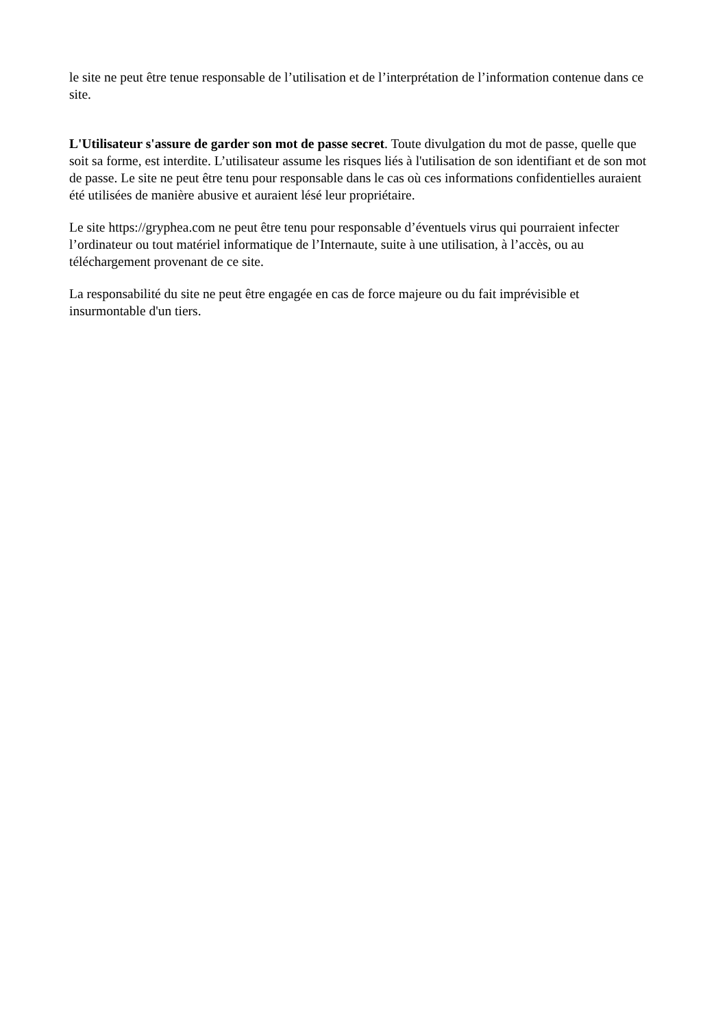le site ne peut être tenue responsable de l’utilisation et de l’interprétation de l’information contenue dans ce site.
L'Utilisateur s'assure de garder son mot de passe secret. Toute divulgation du mot de passe, quelle que soit sa forme, est interdite. L’utilisateur assume les risques liés à l'utilisation de son identifiant et de son mot de passe. Le site ne peut être tenu pour responsable dans le cas où ces informations confidentielles auraient été utilisées de manière abusive et auraient lésé leur propriétaire.
Le site https://gryphea.com ne peut être tenu pour responsable d’éventuels virus qui pourraient infecter l’ordinateur ou tout matériel informatique de l’Internaute, suite à une utilisation, à l’accès, ou au téléchargement provenant de ce site.
La responsabilité du site ne peut être engagée en cas de force majeure ou du fait imprévisible et insurmontable d'un tiers.